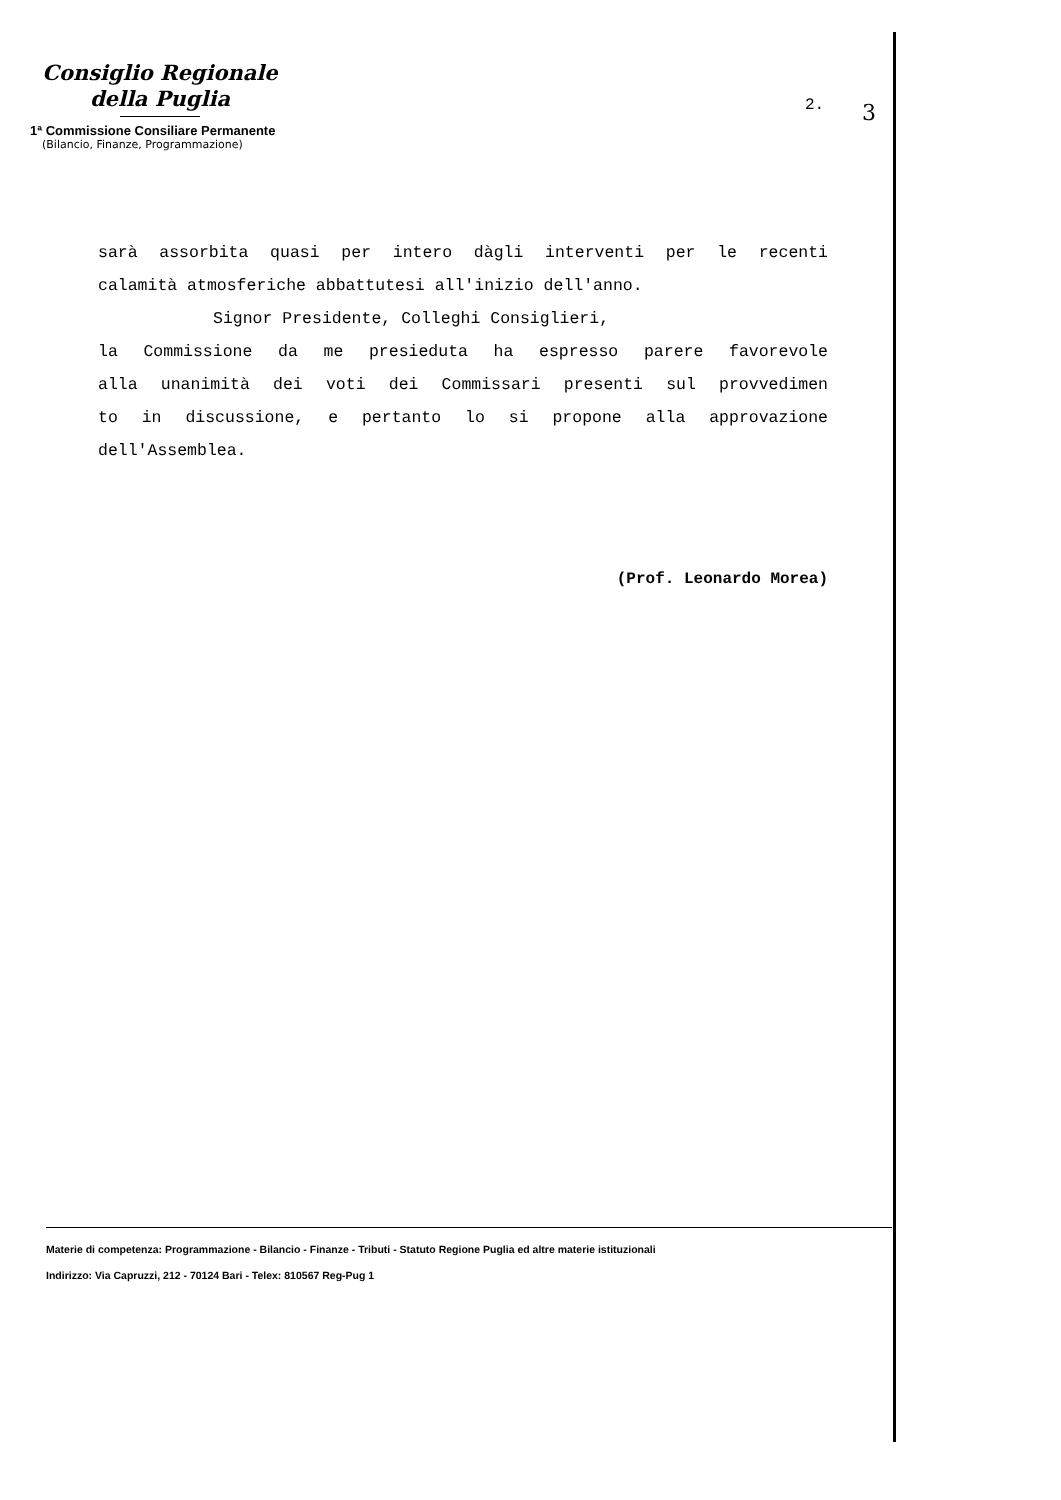Consiglio Regionale
della Puglia
1ª Commissione Consiliare Permanente
(Bilancio, Finanze, Programmazione)
2. 3
sarà assorbita quasi per intero dàgli interventi per le recenti
calamità atmosferiche abbattutesi all'inizio dell'anno.
Signor Presidente, Colleghi Consiglieri,
la Commissione da me presieduta ha espresso parere favorevole
alla unanimità dei voti dei Commissari presenti sul provvedimen
to in discussione, e pertanto lo si propone alla approvazione
dell'Assemblea.
(Prof. Leonardo Morea)
Materie di competenza: Programmazione - Bilancio - Finanze - Tributi - Statuto Regione Puglia ed altre materie istituzionali
Indirizzo: Via Capruzzi, 212 - 70124 Bari - Telex: 810567 Reg-Pug 1